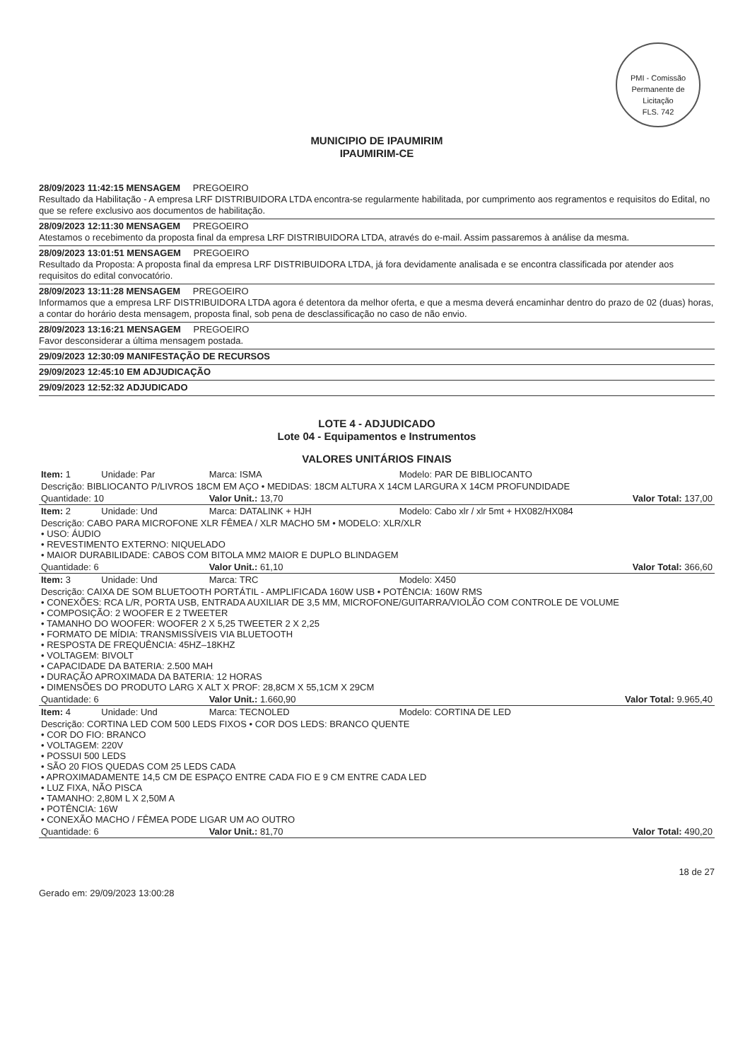PMI - Comissão Permanente de Licitação
FLS. 742
MUNICIPIO DE IPAUMIRIM
IPAUMIRIM-CE
28/09/2023 11:42:15 MENSAGEM PREGOEIRO
Resultado da Habilitação - A empresa LRF DISTRIBUIDORA LTDA encontra-se regularmente habilitada, por cumprimento aos regramentos e requisitos do Edital, no que se refere exclusivo aos documentos de habilitação.
28/09/2023 12:11:30 MENSAGEM PREGOEIRO
Atestamos o recebimento da proposta final da empresa LRF DISTRIBUIDORA LTDA, através do e-mail. Assim passaremos à análise da mesma.
28/09/2023 13:01:51 MENSAGEM PREGOEIRO
Resultado da Proposta: A proposta final da empresa LRF DISTRIBUIDORA LTDA, já fora devidamente analisada e se encontra classificada por atender aos requisitos do edital convocatório.
28/09/2023 13:11:28 MENSAGEM PREGOEIRO
Informamos que a empresa LRF DISTRIBUIDORA LTDA agora é detentora da melhor oferta, e que a mesma deverá encaminhar dentro do prazo de 02 (duas) horas, a contar do horário desta mensagem, proposta final, sob pena de desclassificação no caso de não envio.
28/09/2023 13:16:21 MENSAGEM PREGOEIRO
Favor desconsiderar a última mensagem postada.
29/09/2023 12:30:09 MANIFESTAÇÃO DE RECURSOS
29/09/2023 12:45:10 EM ADJUDICAÇÃO
29/09/2023 12:52:32 ADJUDICADO
LOTE 4 - ADJUDICADO
Lote 04 - Equipamentos e Instrumentos
VALORES UNITÁRIOS FINAIS
| Item: 1 | Unidade: Par | Marca: ISMA | Modelo: PAR DE BIBLIOCANTO |
| Descrição: BIBLIOCANTO P/LIVROS 18CM EM AÇO • MEDIDAS: 18CM ALTURA X 14CM LARGURA X 14CM PROFUNDIDADE | | | |
| Quantidade: 10 | | Valor Unit.: 13,70 | Valor Total: 137,00 |
| Item: 2 | Unidade: Und | Marca: DATALINK + HJH | Modelo: Cabo xlr / xlr 5mt + HX082/HX084 |
| Descrição: CABO PARA MICROFONE XLR FÊMEA / XLR MACHO 5M • MODELO: XLR/XLR • USO: ÁUDIO • REVESTIMENTO EXTERNO: NIQUELADO • MAIOR DURABILIDADE: CABOS COM BITOLA MM2 MAIOR E DUPLO BLINDAGEM | | | |
| Quantidade: 6 | | Valor Unit.: 61,10 | Valor Total: 366,60 |
| Item: 3 | Unidade: Und | Marca: TRC | Modelo: X450 |
| Descrição: CAIXA DE SOM BLUETOOTH PORTÁTIL - AMPLIFICADA 160W USB • POTÊNCIA: 160W RMS • CONEXÕES: RCA L/R, PORTA USB, ENTRADA AUXILIAR DE 3,5 MM, MICROFONE/GUITARRA/VIOLÃO COM CONTROLE DE VOLUME • COMPOSIÇÃO: 2 WOOFER E 2 TWEETER • TAMANHO DO WOOFER: WOOFER 2 X 5,25 TWEETER 2 X 2,25 • FORMATO DE MÍDIA: TRANSMISSÍVEIS VIA BLUETOOTH • RESPOSTA DE FREQUÊNCIA: 45HZ–18KHZ • VOLTAGEM: BIVOLT • CAPACIDADE DA BATERIA: 2.500 MAH • DURAÇÃO APROXIMADA DA BATERIA: 12 HORAS • DIMENSÕES DO PRODUTO LARG X ALT X PROF: 28,8CM X 55,1CM X 29CM | | | |
| Quantidade: 6 | | Valor Unit.: 1.660,90 | Valor Total: 9.965,40 |
| Item: 4 | Unidade: Und | Marca: TECNOLED | Modelo: CORTINA DE LED |
| Descrição: CORTINA LED COM 500 LEDS FIXOS • COR DOS LEDS: BRANCO QUENTE • COR DO FIO: BRANCO • VOLTAGEM: 220V • POSSUI 500 LEDS • SÃO 20 FIOS QUEDAS COM 25 LEDS CADA • APROXIMADAMENTE 14,5 CM DE ESPAÇO ENTRE CADA FIO E 9 CM ENTRE CADA LED • LUZ FIXA, NÃO PISCA • TAMANHO: 2,80M L X 2,50M A • POTÊNCIA: 16W • CONEXÃO MACHO / FÊMEA PODE LIGAR UM AO OUTRO | | | |
| Quantidade: 6 | | Valor Unit.: 81,70 | Valor Total: 490,20 |
Gerado em: 29/09/2023 13:00:28 18 de 27